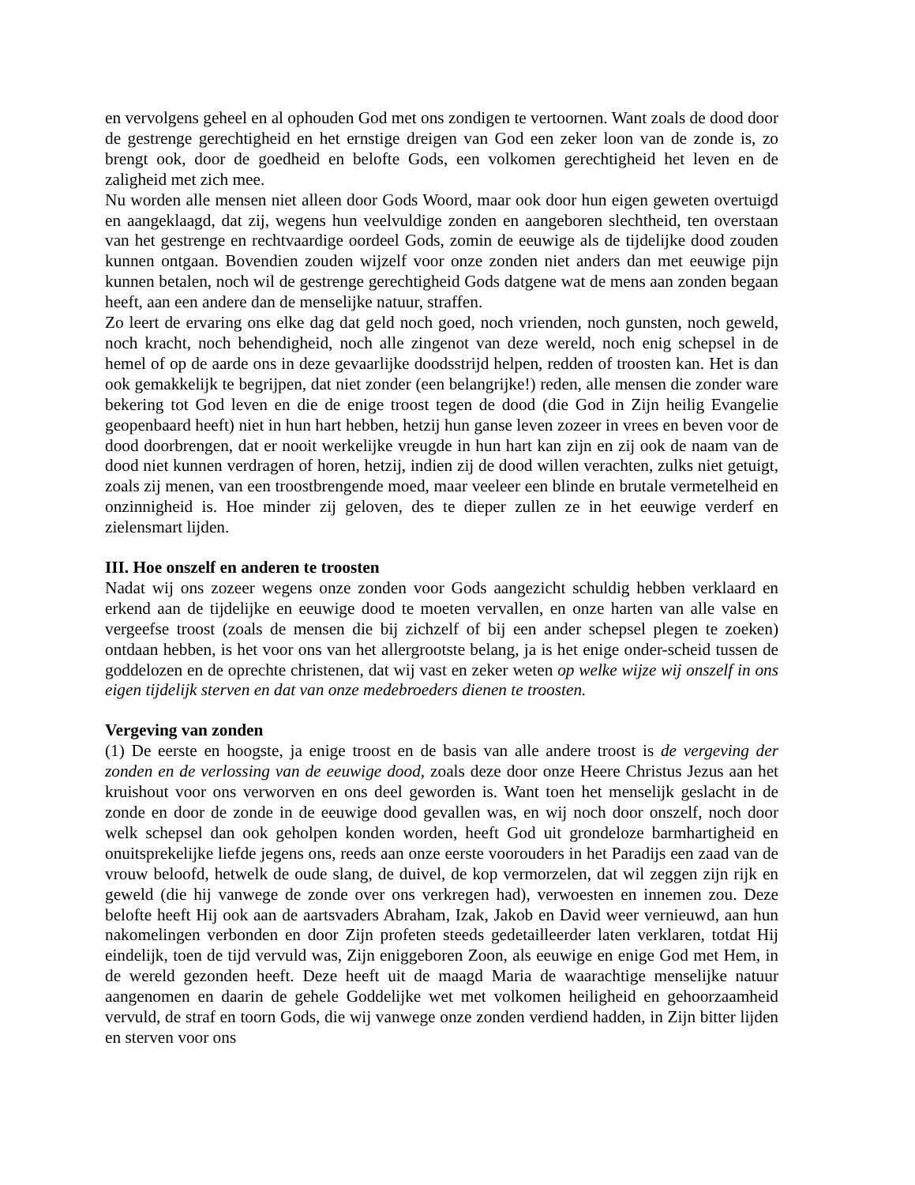en vervolgens geheel en al ophouden God met ons zondigen te vertoornen. Want zoals de dood door de gestrenge gerechtigheid en het ernstige dreigen van God een zeker loon van de zonde is, zo brengt ook, door de goedheid en belofte Gods, een volkomen gerechtigheid het leven en de zaligheid met zich mee.
Nu worden alle mensen niet alleen door Gods Woord, maar ook door hun eigen geweten overtuigd en aangeklaagd, dat zij, wegens hun veelvuldige zonden en aangeboren slechtheid, ten overstaan van het gestrenge en rechtvaardige oordeel Gods, zomin de eeuwige als de tijdelijke dood zouden kunnen ontgaan. Bovendien zouden wijzelf voor onze zonden niet anders dan met eeuwige pijn kunnen betalen, noch wil de gestrenge gerechtigheid Gods datgene wat de mens aan zonden begaan heeft, aan een andere dan de menselijke natuur, straffen.
Zo leert de ervaring ons elke dag dat geld noch goed, noch vrienden, noch gunsten, noch geweld, noch kracht, noch behendigheid, noch alle zingenot van deze wereld, noch enig schepsel in de hemel of op de aarde ons in deze gevaarlijke doodsstrijd helpen, redden of troosten kan. Het is dan ook gemakkelijk te begrijpen, dat niet zonder (een belangrijke!) reden, alle mensen die zonder ware bekering tot God leven en die de enige troost tegen de dood (die God in Zijn heilig Evangelie geopenbaard heeft) niet in hun hart hebben, hetzij hun ganse leven zozeer in vrees en beven voor de dood doorbrengen, dat er nooit werkelijke vreugde in hun hart kan zijn en zij ook de naam van de dood niet kunnen verdragen of horen, hetzij, indien zij de dood willen verachten, zulks niet getuigt, zoals zij menen, van een troostbrengende moed, maar veeleer een blinde en brutale vermetelheid en onzinnigheid is. Hoe minder zij geloven, des te dieper zullen ze in het eeuwige verderf en zielensmart lijden.
III. Hoe onszelf en anderen te troosten
Nadat wij ons zozeer wegens onze zonden voor Gods aangezicht schuldig hebben verklaard en erkend aan de tijdelijke en eeuwige dood te moeten vervallen, en onze harten van alle valse en vergeefse troost (zoals de mensen die bij zichzelf of bij een ander schepsel plegen te zoeken) ontdaan hebben, is het voor ons van het allergrootste belang, ja is het enige onder-scheid tussen de goddelozen en de oprechte christenen, dat wij vast en zeker weten op welke wijze wij onszelf in ons eigen tijdelijk sterven en dat van onze medebroeders dienen te troosten.
Vergeving van zonden
(1) De eerste en hoogste, ja enige troost en de basis van alle andere troost is de vergeving der zonden en de verlossing van de eeuwige dood, zoals deze door onze Heere Christus Jezus aan het kruishout voor ons verworven en ons deel geworden is. Want toen het menselijk geslacht in de zonde en door de zonde in de eeuwige dood gevallen was, en wij noch door onszelf, noch door welk schepsel dan ook geholpen konden worden, heeft God uit grondeloze barmhartigheid en onuitsprekelijke liefde jegens ons, reeds aan onze eerste voorouders in het Paradijs een zaad van de vrouw beloofd, hetwelk de oude slang, de duivel, de kop vermorzelen, dat wil zeggen zijn rijk en geweld (die hij vanwege de zonde over ons verkregen had), verwoesten en innemen zou. Deze belofte heeft Hij ook aan de aartsvaders Abraham, Izak, Jakob en David weer vernieuwd, aan hun nakomelingen verbonden en door Zijn profeten steeds gedetailleerder laten verklaren, totdat Hij eindelijk, toen de tijd vervuld was, Zijn eniggeboren Zoon, als eeuwige en enige God met Hem, in de wereld gezonden heeft. Deze heeft uit de maagd Maria de waarachtige menselijke natuur aangenomen en daarin de gehele Goddelijke wet met volkomen heiligheid en gehoorzaamheid vervuld, de straf en toorn Gods, die wij vanwege onze zonden verdiend hadden, in Zijn bitter lijden en sterven voor ons